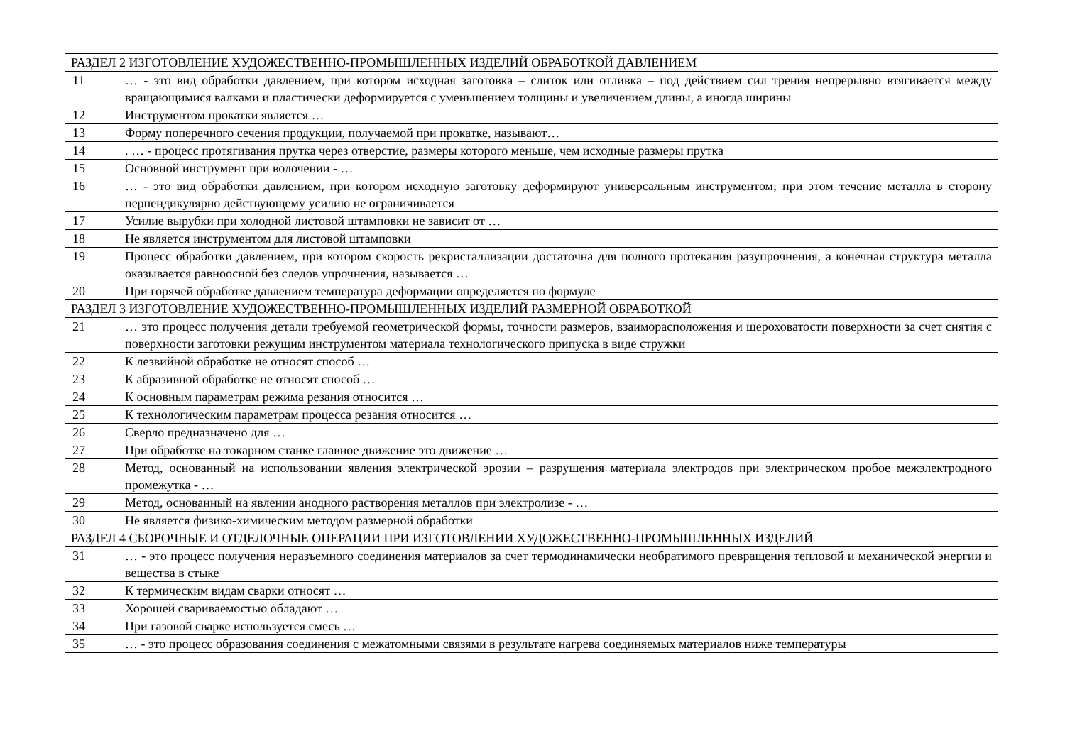| РАЗДЕЛ 2 ИЗГОТОВЛЕНИЕ ХУДОЖЕСТВЕННО-ПРОМЫШЛЕННЫХ ИЗДЕЛИЙ ОБРАБОТКОЙ ДАВЛЕНИЕМ | |
| 11 | … - это вид обработки давлением, при котором исходная заготовка – слиток или отливка – под действием сил трения непрерывно втягивается между вращающимися валками и пластически деформируется с уменьшением толщины и увеличением длины, а иногда ширины |
| 12 | Инструментом прокатки является … |
| 13 | Форму поперечного сечения продукции, получаемой при прокатке, называют… |
| 14 | . … - процесс протягивания прутка через отверстие, размеры которого меньше, чем исходные размеры прутка |
| 15 | Основной инструмент при волочении - … |
| 16 | … - это вид обработки давлением, при котором исходную заготовку деформируют универсальным инструментом; при этом течение металла в сторону перпендикулярно действующему усилию не ограничивается |
| 17 | Усилие вырубки при холодной листовой штамповки не зависит от … |
| 18 | Не является инструментом для листовой штамповки |
| 19 | Процесс обработки давлением, при котором скорость рекристаллизации достаточна для полного протекания разупрочнения, а конечная структура металла оказывается равноосной без следов упрочнения, называется … |
| 20 | При горячей обработке давлением температура деформации определяется по формуле |
| РАЗДЕЛ 3 ИЗГОТОВЛЕНИЕ ХУДОЖЕСТВЕННО-ПРОМЫШЛЕННЫХ ИЗДЕЛИЙ РАЗМЕРНОЙ ОБРАБОТКОЙ | |
| 21 | … это процесс получения детали требуемой геометрической формы, точности размеров, взаиморасположения и шероховатости поверхности за счет снятия с поверхности заготовки режущим инструментом материала технологического припуска в виде стружки |
| 22 | К лезвийной обработке не относят способ … |
| 23 | К абразивной обработке не относят способ … |
| 24 | К основным параметрам режима резания относится … |
| 25 | К технологическим параметрам процесса резания относится … |
| 26 | Сверло предназначено для … |
| 27 | При обработке на токарном станке главное движение это движение … |
| 28 | Метод, основанный на использовании явления электрической эрозии – разрушения материала электродов при электрическом пробое межэлектродного промежутка - … |
| 29 | Метод, основанный на явлении анодного растворения металлов при электролизе - … |
| 30 | Не является физико-химическим методом размерной обработки |
| РАЗДЕЛ 4 СБОРОЧНЫЕ И ОТДЕЛОЧНЫЕ ОПЕРАЦИИ ПРИ ИЗГОТОВЛЕНИИ ХУДОЖЕСТВЕННО-ПРОМЫШЛЕННЫХ ИЗДЕЛИЙ | |
| 31 | … - это процесс получения неразъемного соединения материалов за счет термодинамически необратимого превращения тепловой и механической энергии и вещества в стыке |
| 32 | К термическим видам сварки относят … |
| 33 | Хорошей свариваемостью обладают … |
| 34 | При газовой сварке используется смесь … |
| 35 | … - это процесс образования соединения с межатомными связями в результате нагрева соединяемых материалов ниже температуры |